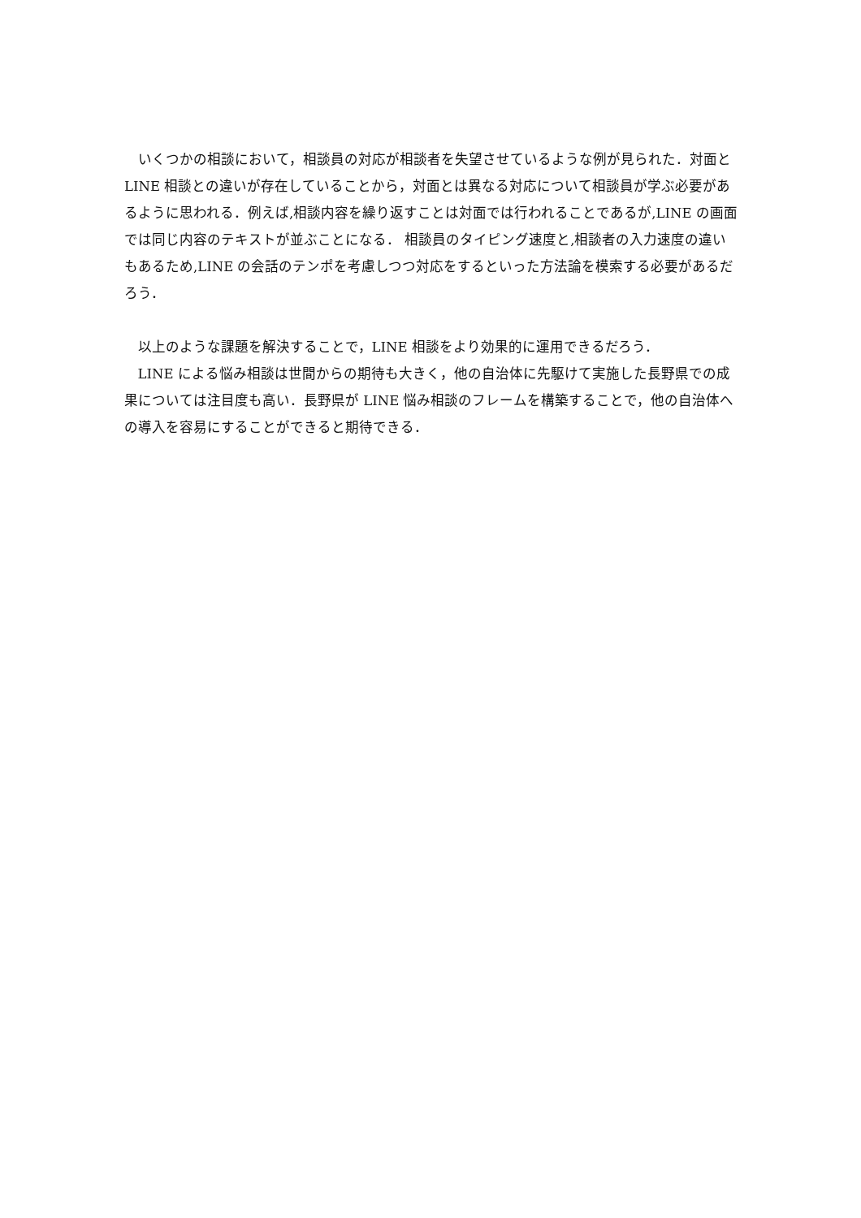いくつかの相談において，相談員の対応が相談者を失望させているような例が見られた．対面と LINE 相談との違いが存在していることから，対面とは異なる対応について相談員が学ぶ必要があるように思われる．例えば,相談内容を繰り返すことは対面では行われることであるが,LINE の画面では同じ内容のテキストが並ぶことになる． 相談員のタイピング速度と,相談者の入力速度の違いもあるため,LINE の会話のテンポを考慮しつつ対応をするといった方法論を模索する必要があるだろう．
以上のような課題を解決することで，LINE 相談をより効果的に運用できるだろう．
LINE による悩み相談は世間からの期待も大きく，他の自治体に先駆けて実施した長野県での成果については注目度も高い．長野県が LINE 悩み相談のフレームを構築することで，他の自治体への導入を容易にすることができると期待できる．